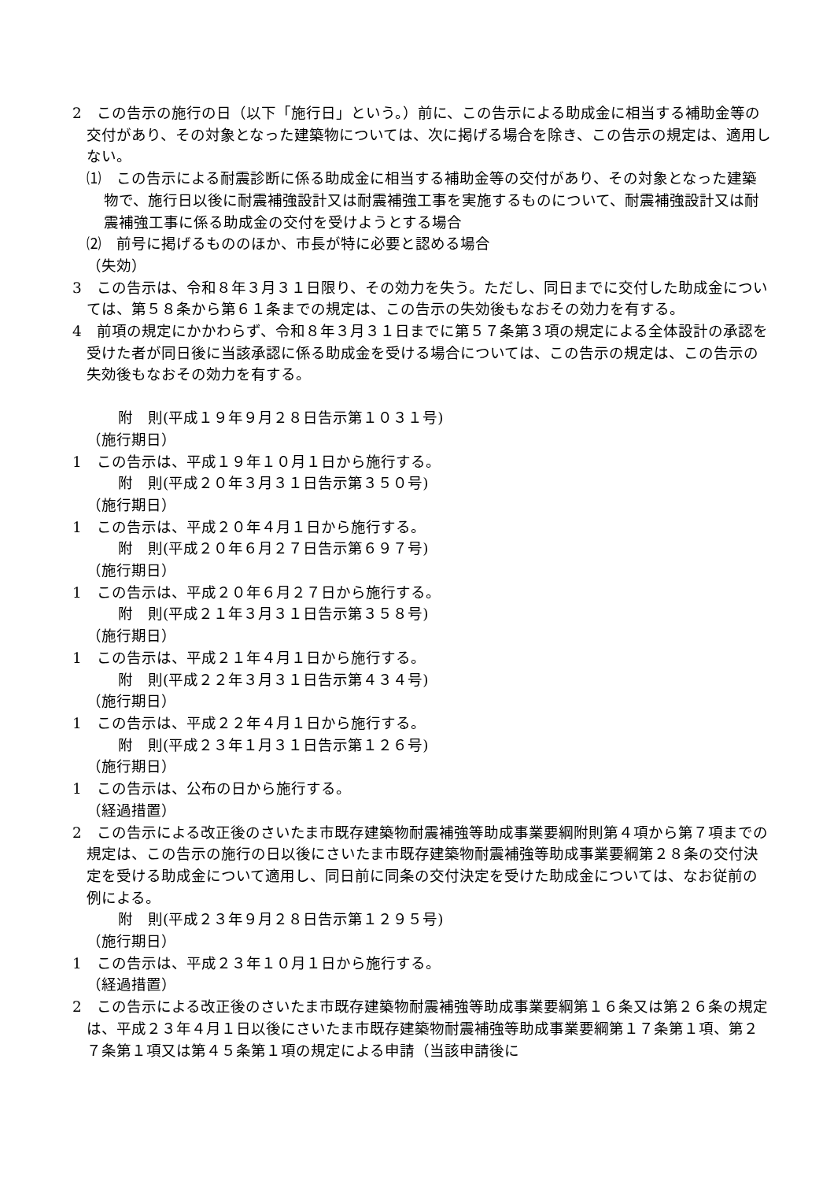2　この告示の施行の日（以下「施行日」という。）前に、この告示による助成金に相当する補助金等の交付があり、その対象となった建築物については、次に掲げる場合を除き、この告示の規定は、適用しない。
⑴　この告示による耐震診断に係る助成金に相当する補助金等の交付があり、その対象となった建築物で、施行日以後に耐震補強設計又は耐震補強工事を実施するものについて、耐震補強設計又は耐震補強工事に係る助成金の交付を受けようとする場合
⑵　前号に掲げるもののほか、市長が特に必要と認める場合
（失効）
3　この告示は、令和８年３月３１日限り、その効力を失う。ただし、同日までに交付した助成金については、第５８条から第６１条までの規定は、この告示の失効後もなおその効力を有する。
4　前項の規定にかかわらず、令和８年３月３１日までに第５７条第３項の規定による全体設計の承認を受けた者が同日後に当該承認に係る助成金を受ける場合については、この告示の規定は、この告示の失効後もなおその効力を有する。
附　則(平成１９年９月２８日告示第１０３１号)
（施行期日）
1　この告示は、平成１９年１０月１日から施行する。
附　則(平成２０年３月３１日告示第３５０号)
（施行期日）
1　この告示は、平成２０年４月１日から施行する。
附　則(平成２０年６月２７日告示第６９７号)
（施行期日）
1　この告示は、平成２０年６月２７日から施行する。
附　則(平成２１年３月３１日告示第３５８号)
（施行期日）
1　この告示は、平成２１年４月１日から施行する。
附　則(平成２２年３月３１日告示第４３４号)
（施行期日）
1　この告示は、平成２２年４月１日から施行する。
附　則(平成２３年１月３１日告示第１２６号)
（施行期日）
1　この告示は、公布の日から施行する。
（経過措置）
2　この告示による改正後のさいたま市既存建築物耐震補強等助成事業要綱附則第４項から第７項までの規定は、この告示の施行の日以後にさいたま市既存建築物耐震補強等助成事業要綱第２８条の交付決定を受ける助成金について適用し、同日前に同条の交付決定を受けた助成金については、なお従前の例による。
附　則(平成２３年９月２８日告示第１２９５号)
（施行期日）
1　この告示は、平成２３年１０月１日から施行する。
（経過措置）
2　この告示による改正後のさいたま市既存建築物耐震補強等助成事業要綱第１６条又は第２６条の規定は、平成２３年４月１日以後にさいたま市既存建築物耐震補強等助成事業要綱第１７条第１項、第２７条第１項又は第４５条第１項の規定による申請（当該申請後に